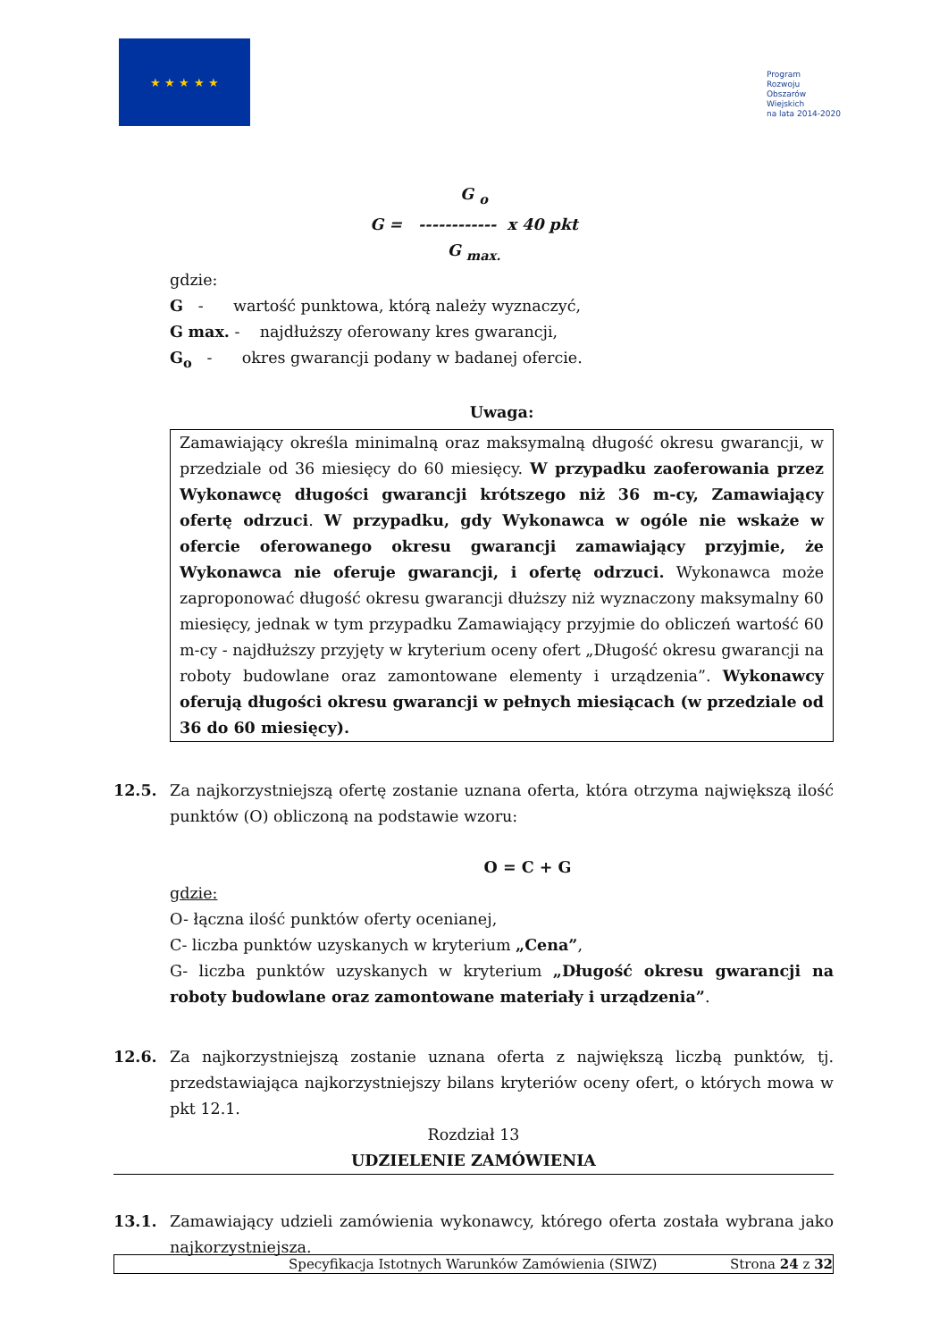★ ★ ★ ★ ★
Program
Rozwoju
Obszarów
Wiejskich
na lata 2014-2020
G <sub>o</sub>
G = ------------ x 40 pkt
G <sub>max.</sub>
gdzie:
G - wartość punktowa, którą należy wyznaczyć,
G max. - najdłuższy oferowany kres gwarancji,
G<sub>o</sub> - okres gwarancji podany w badanej ofercie.
Uwaga:
Zamawiający określa minimalną oraz maksymalną długość okresu gwarancji, w przedziale od 36 miesięcy do 60 miesięcy. W przypadku zaoferowania przez Wykonawcę długości gwarancji krótszego niż 36 m-cy, Zamawiający ofertę odrzuci. W przypadku, gdy Wykonawca w ogóle nie wskaże w ofercie oferowanego okresu gwarancji zamawiający przyjmie, że Wykonawca nie oferuje gwarancji, i ofertę odrzuci. Wykonawca może zaproponować długość okresu gwarancji dłuższy niż wyznaczony maksymalny 60 miesięcy, jednak w tym przypadku Zamawiający przyjmie do obliczeń wartość 60 m-cy - najdłuższy przyjęty w kryterium oceny ofert „Długość okresu gwarancji na roboty budowlane oraz zamontowane elementy i urządzenia”. Wykonawcy oferują długości okresu gwarancji w pełnych miesiącach (w przedziale od 36 do 60 miesięcy).
12.5. Za najkorzystniejszą ofertę zostanie uznana oferta, która otrzyma największą ilość punktów (O) obliczoną na podstawie wzoru:
O = C + G
gdzie:
O- łączna ilość punktów oferty ocenianej,
C- liczba punktów uzyskanych w kryterium „Cena”,
G- liczba punktów uzyskanych w kryterium „Długość okresu gwarancji na roboty budowlane oraz zamontowane materiały i urządzenia”.
12.6. Za najkorzystniejszą zostanie uznana oferta z największą liczbą punktów, tj. przedstawiająca najkorzystniejszy bilans kryteriów oceny ofert, o których mowa w pkt 12.1.
Rozdział 13
UDZIELENIE ZAMÓWIENIA
13.1. Zamawiający udzieli zamówienia wykonawcy, którego oferta została wybrana jako najkorzystniejsza.
Specyfikacja Istotnych Warunków Zamówienia (SIWZ) Strona 24 z 32